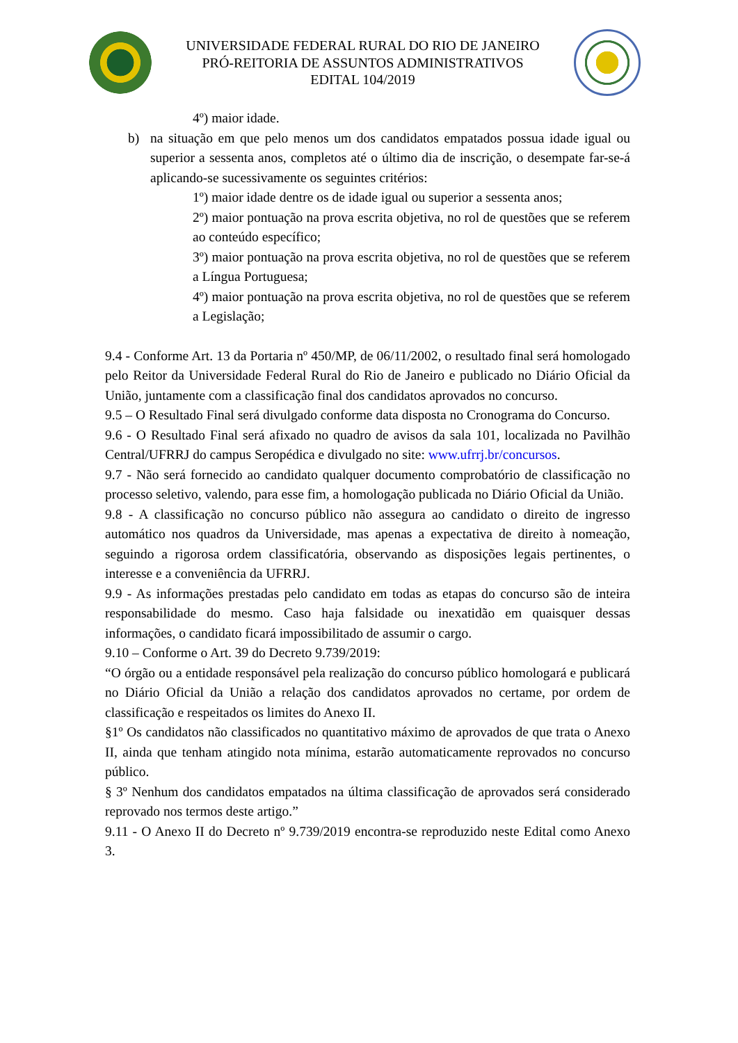UNIVERSIDADE FEDERAL RURAL DO RIO DE JANEIRO
PRÓ-REITORIA DE ASSUNTOS ADMINISTRATIVOS
EDITAL 104/2019
4º) maior idade.
b) na situação em que pelo menos um dos candidatos empatados possua idade igual ou superior a sessenta anos, completos até o último dia de inscrição, o desempate far-se-á aplicando-se sucessivamente os seguintes critérios:
1º) maior idade dentre os de idade igual ou superior a sessenta anos;
2º) maior pontuação na prova escrita objetiva, no rol de questões que se referem ao conteúdo específico;
3º) maior pontuação na prova escrita objetiva, no rol de questões que se referem a Língua Portuguesa;
4º) maior pontuação na prova escrita objetiva, no rol de questões que se referem a Legislação;
9.4 - Conforme Art. 13 da Portaria nº 450/MP, de 06/11/2002, o resultado final será homologado pelo Reitor da Universidade Federal Rural do Rio de Janeiro e publicado no Diário Oficial da União, juntamente com a classificação final dos candidatos aprovados no concurso.
9.5 – O Resultado Final será divulgado conforme data disposta no Cronograma do Concurso.
9.6 - O Resultado Final será afixado no quadro de avisos da sala 101, localizada no Pavilhão Central/UFRRJ do campus Seropédica e divulgado no site: www.ufrrj.br/concursos.
9.7 - Não será fornecido ao candidato qualquer documento comprobatório de classificação no processo seletivo, valendo, para esse fim, a homologação publicada no Diário Oficial da União.
9.8 - A classificação no concurso público não assegura ao candidato o direito de ingresso automático nos quadros da Universidade, mas apenas a expectativa de direito à nomeação, seguindo a rigorosa ordem classificatória, observando as disposições legais pertinentes, o interesse e a conveniência da UFRRJ.
9.9 - As informações prestadas pelo candidato em todas as etapas do concurso são de inteira responsabilidade do mesmo. Caso haja falsidade ou inexatidão em quaisquer dessas informações, o candidato ficará impossibilitado de assumir o cargo.
9.10 – Conforme o Art. 39 do Decreto 9.739/2019:
“O órgão ou a entidade responsável pela realização do concurso público homologará e publicará no Diário Oficial da União a relação dos candidatos aprovados no certame, por ordem de classificação e respeitados os limites do Anexo II.
§1º Os candidatos não classificados no quantitativo máximo de aprovados de que trata o Anexo II, ainda que tenham atingido nota mínima, estarão automaticamente reprovados no concurso público.
§ 3º Nenhum dos candidatos empatados na última classificação de aprovados será considerado reprovado nos termos deste artigo.”
9.11 - O Anexo II do Decreto nº 9.739/2019 encontra-se reproduzido neste Edital como Anexo 3.